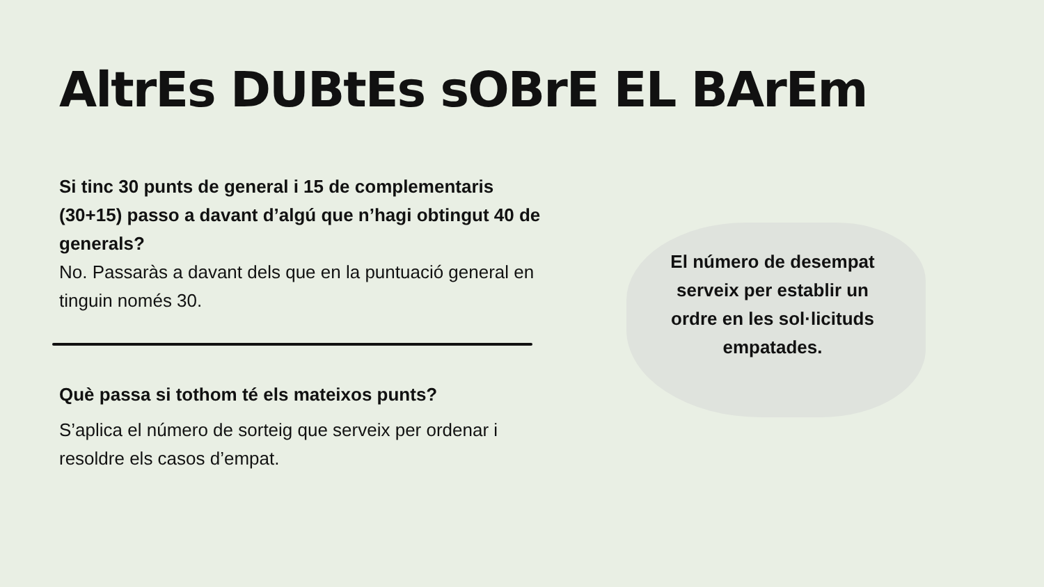AltrEs DUBtEs sOBrE EL BArEm
Si tinc 30 punts de general i 15 de complementaris (30+15) passo a davant d’algú que n’hagi obtingut 40 de generals?
No. Passaràs a davant dels que en la puntuació general en tinguin només 30.
Què passa si tothom té els mateixos punts?
S’aplica el número de sorteig que serveix per ordenar i resoldre els casos d’empat.
El número de desempat serveix per establir un ordre en les sol·licituds empatades.